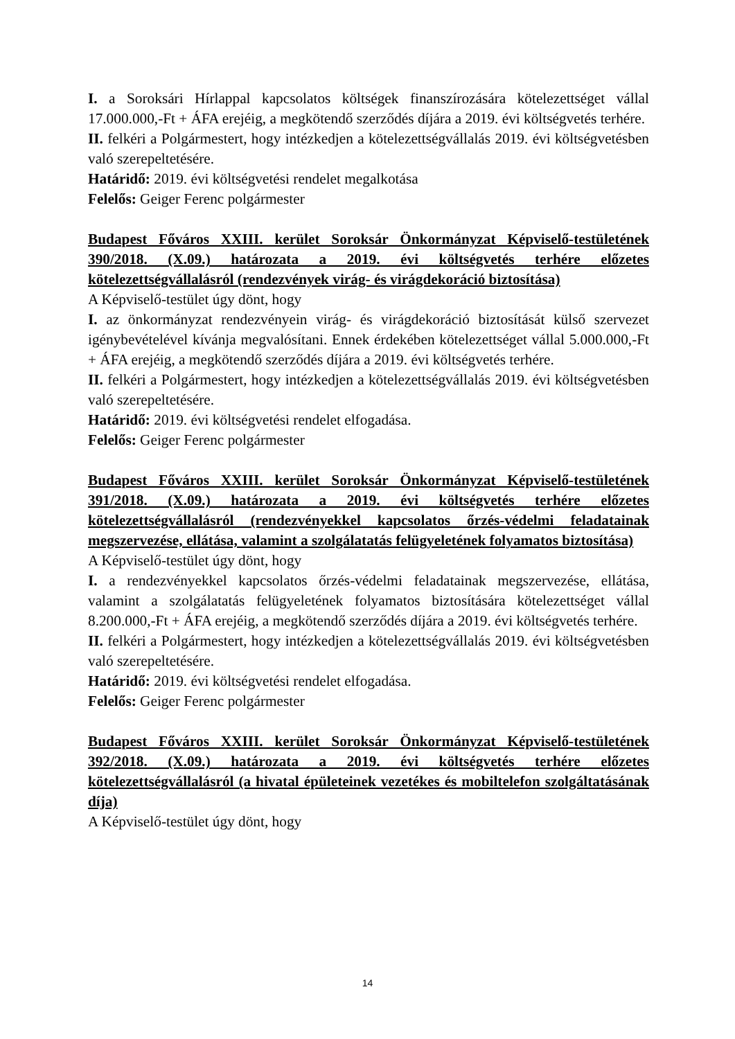I. a Soroksári Hírlappal kapcsolatos költségek finanszírozására kötelezettséget vállal 17.000.000,-Ft + ÁFA erejéig, a megkötendő szerződés díjára a 2019. évi költségvetés terhére.
II. felkéri a Polgármestert, hogy intézkedjen a kötelezettségvállalás 2019. évi költségvetésben való szerepeltetésére.
Határidő: 2019. évi költségvetési rendelet megalkotása
Felelős: Geiger Ferenc polgármester
Budapest Főváros XXIII. kerület Soroksár Önkormányzat Képviselő-testületének 390/2018. (X.09.) határozata a 2019. évi költségvetés terhére előzetes kötelezettségvállalásról (rendezvények virág- és virágdekoráció biztosítása)
A Képviselő-testület úgy dönt, hogy
I. az önkormányzat rendezvényein virág- és virágdekoráció biztosítását külső szervezet igénybevételével kívánja megvalósítani. Ennek érdekében kötelezettséget vállal 5.000.000,-Ft + ÁFA erejéig, a megkötendő szerződés díjára a 2019. évi költségvetés terhére.
II. felkéri a Polgármestert, hogy intézkedjen a kötelezettségvállalás 2019. évi költségvetésben való szerepeltetésére.
Határidő: 2019. évi költségvetési rendelet elfogadása.
Felelős: Geiger Ferenc polgármester
Budapest Főváros XXIII. kerület Soroksár Önkormányzat Képviselő-testületének 391/2018. (X.09.) határozata a 2019. évi költségvetés terhére előzetes kötelezettségvállalásról (rendezvényekkel kapcsolatos őrzés-védelmi feladatainak megszervezése, ellátása, valamint a szolgálatatás felügyeletének folyamatos biztosítása)
A Képviselő-testület úgy dönt, hogy
I. a rendezvényekkel kapcsolatos őrzés-védelmi feladatainak megszervezése, ellátása, valamint a szolgálatatás felügyeletének folyamatos biztosítására kötelezettséget vállal 8.200.000,-Ft + ÁFA erejéig, a megkötendő szerződés díjára a 2019. évi költségvetés terhére.
II. felkéri a Polgármestert, hogy intézkedjen a kötelezettségvállalás 2019. évi költségvetésben való szerepeltetésére.
Határidő: 2019. évi költségvetési rendelet elfogadása.
Felelős: Geiger Ferenc polgármester
Budapest Főváros XXIII. kerület Soroksár Önkormányzat Képviselő-testületének 392/2018. (X.09.) határozata a 2019. évi költségvetés terhére előzetes kötelezettségvállalásról (a hivatal épületeinek vezetékes és mobiltelefon szolgáltatásának díja)
A Képviselő-testület úgy dönt, hogy
14